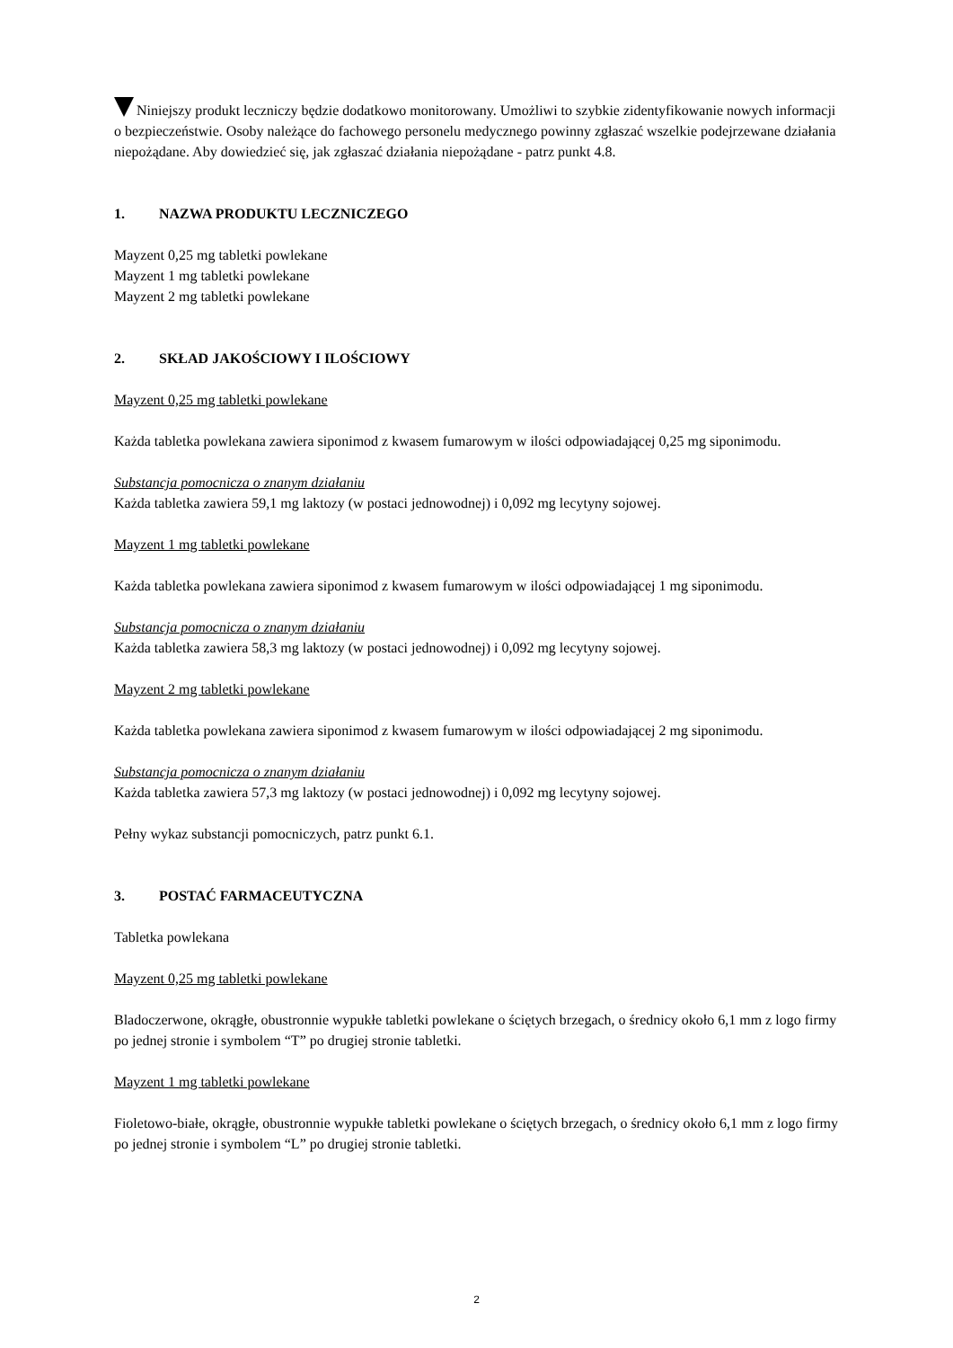Niniejszy produkt leczniczy będzie dodatkowo monitorowany. Umożliwi to szybkie zidentyfikowanie nowych informacji o bezpieczeństwie. Osoby należące do fachowego personelu medycznego powinny zgłaszać wszelkie podejrzewane działania niepożądane. Aby dowiedzieć się, jak zgłaszać działania niepożądane - patrz punkt 4.8.
1. NAZWA PRODUKTU LECZNICZEGO
Mayzent 0,25 mg tabletki powlekane
Mayzent 1 mg tabletki powlekane
Mayzent 2 mg tabletki powlekane
2. SKŁAD JAKOŚCIOWY I ILOŚCIOWY
Mayzent 0,25 mg tabletki powlekane
Każda tabletka powlekana zawiera siponimod z kwasem fumarowym w ilości odpowiadającej 0,25 mg siponimodu.
Substancja pomocnicza o znanym działaniu
Każda tabletka zawiera 59,1 mg laktozy (w postaci jednowodnej) i 0,092 mg lecytyny sojowej.
Mayzent 1 mg tabletki powlekane
Każda tabletka powlekana zawiera siponimod z kwasem fumarowym w ilości odpowiadającej 1 mg siponimodu.
Substancja pomocnicza o znanym działaniu
Każda tabletka zawiera 58,3 mg laktozy (w postaci jednowodnej) i 0,092 mg lecytyny sojowej.
Mayzent 2 mg tabletki powlekane
Każda tabletka powlekana zawiera siponimod z kwasem fumarowym w ilości odpowiadającej 2 mg siponimodu.
Substancja pomocnicza o znanym działaniu
Każda tabletka zawiera 57,3 mg laktozy (w postaci jednowodnej) i 0,092 mg lecytyny sojowej.
Pełny wykaz substancji pomocniczych, patrz punkt 6.1.
3. POSTAĆ FARMACEUTYCZNA
Tabletka powlekana
Mayzent 0,25 mg tabletki powlekane
Bladoczerwone, okrągłe, obustronnie wypukłe tabletki powlekane o ściętych brzegach, o średnicy około 6,1 mm z logo firmy po jednej stronie i symbolem “T” po drugiej stronie tabletki.
Mayzent 1 mg tabletki powlekane
Fioletowo-białe, okrągłe, obustronnie wypukłe tabletki powlekane o ściętych brzegach, o średnicy około 6,1 mm z logo firmy po jednej stronie i symbolem “L” po drugiej stronie tabletki.
2